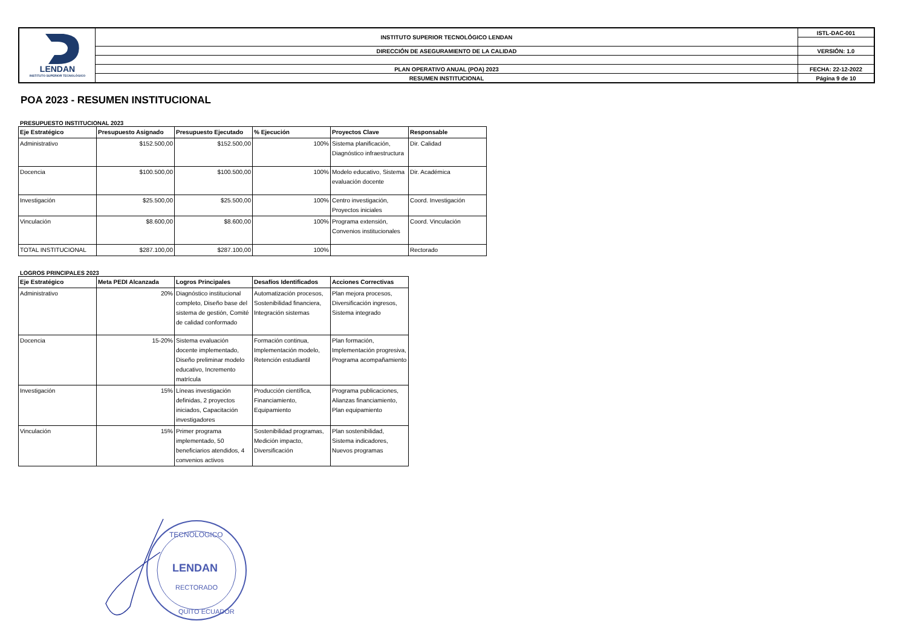| LENDAN INSTITUTO SUPERIOR TECNOLÓGICO | INSTITUTO SUPERIOR TECNOLÓGICO LENDAN | ISTL-DAC-001 |
| | DIRECCIÓN DE ASEGURAMIENTO DE LA CALIDAD | VERSIÓN: 1.0 |
| | PLAN OPERATIVO ANUAL (POA) 2023 | FECHA: 22-12-2022 |
| | RESUMEN INSTITUCIONAL | Página 9 de 10 |
POA 2023 - RESUMEN INSTITUCIONAL
PRESUPUESTO INSTITUCIONAL 2023
| Eje Estratégico | Presupuesto Asignado | Presupuesto Ejecutado | % Ejecución | Proyectos Clave | Responsable |
| --- | --- | --- | --- | --- | --- |
| Administrativo | $152.500,00 | $152.500,00 | 100% | Sistema planificación, Diagnóstico infraestructura | Dir. Calidad |
| Docencia | $100.500,00 | $100.500,00 | 100% | Modelo educativo, Sistema evaluación docente | Dir. Académica |
| Investigación | $25.500,00 | $25.500,00 | 100% | Centro investigación, Proyectos iniciales | Coord. Investigación |
| Vinculación | $8.600,00 | $8.600,00 | 100% | Programa extensión, Convenios institucionales | Coord. Vinculación |
| TOTAL INSTITUCIONAL | $287.100,00 | $287.100,00 | 100% | | Rectorado |
LOGROS PRINCIPALES 2023
| Eje Estratégico | Meta PEDI Alcanzada | Logros Principales | Desafíos Identificados | Acciones Correctivas |
| --- | --- | --- | --- | --- |
| Administrativo | 20% | Diagnóstico institucional completo, Diseño base del sistema de gestión, Comité de calidad conformado | Automatización procesos, Sostenibilidad financiera, Integración sistemas | Plan mejora procesos, Diversificación ingresos, Sistema integrado |
| Docencia | 15-20% | Sistema evaluación docente implementado, Diseño preliminar modelo educativo, Incremento matrícula | Formación continua, Implementación modelo, Retención estudiantil | Plan formación, Implementación progresiva, Programa acompañamiento |
| Investigación | 15% | Líneas investigación definidas, 2 proyectos iniciados, Capacitación investigadores | Producción científica, Financiamiento, Equipamiento | Programa publicaciones, Alianzas financiamiento, Plan equipamiento |
| Vinculación | 15% | Primer programa implementado, 50 beneficiarios atendidos, 4 convenios activos | Sostenibilidad programas, Medición impacto, Diversificación | Plan sostenibilidad, Sistema indicadores, Nuevos programas |
TECNOLOGICO
LENDAN
RECTORADO
QUITO ECUADOR